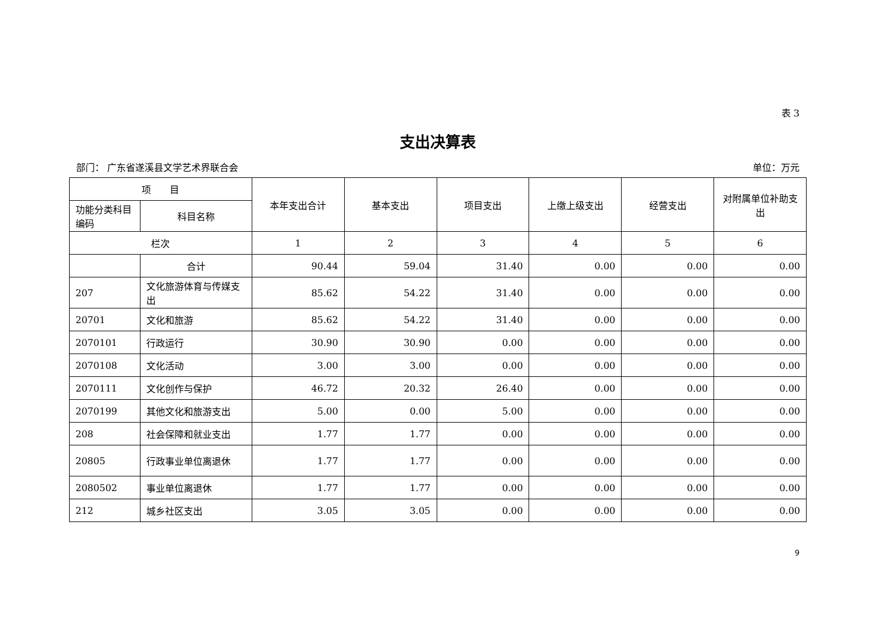表 3
支出决算表
部门： 广东省遂溪县文学艺术界联合会 单位：万元
| 项 目 | | 本年支出合计 | 基本支出 | 项目支出 | 上缴上级支出 | 经营支出 | 对附属单位补助支出 |
| --- | --- | --- | --- | --- | --- | --- | --- |
| 功能分类科目编码 | 科目名称 | | | | | | |
| 栏次 | | 1 | 2 | 3 | 4 | 5 | 6 |
| | 合计 | 90.44 | 59.04 | 31.40 | 0.00 | 0.00 | 0.00 |
| 207 | 文化旅游体育与传媒支出 | 85.62 | 54.22 | 31.40 | 0.00 | 0.00 | 0.00 |
| 20701 | 文化和旅游 | 85.62 | 54.22 | 31.40 | 0.00 | 0.00 | 0.00 |
| 2070101 | 行政运行 | 30.90 | 30.90 | 0.00 | 0.00 | 0.00 | 0.00 |
| 2070108 | 文化活动 | 3.00 | 3.00 | 0.00 | 0.00 | 0.00 | 0.00 |
| 2070111 | 文化创作与保护 | 46.72 | 20.32 | 26.40 | 0.00 | 0.00 | 0.00 |
| 2070199 | 其他文化和旅游支出 | 5.00 | 0.00 | 5.00 | 0.00 | 0.00 | 0.00 |
| 208 | 社会保障和就业支出 | 1.77 | 1.77 | 0.00 | 0.00 | 0.00 | 0.00 |
| 20805 | 行政事业单位离退休 | 1.77 | 1.77 | 0.00 | 0.00 | 0.00 | 0.00 |
| 2080502 | 事业单位离退休 | 1.77 | 1.77 | 0.00 | 0.00 | 0.00 | 0.00 |
| 212 | 城乡社区支出 | 3.05 | 3.05 | 0.00 | 0.00 | 0.00 | 0.00 |
9